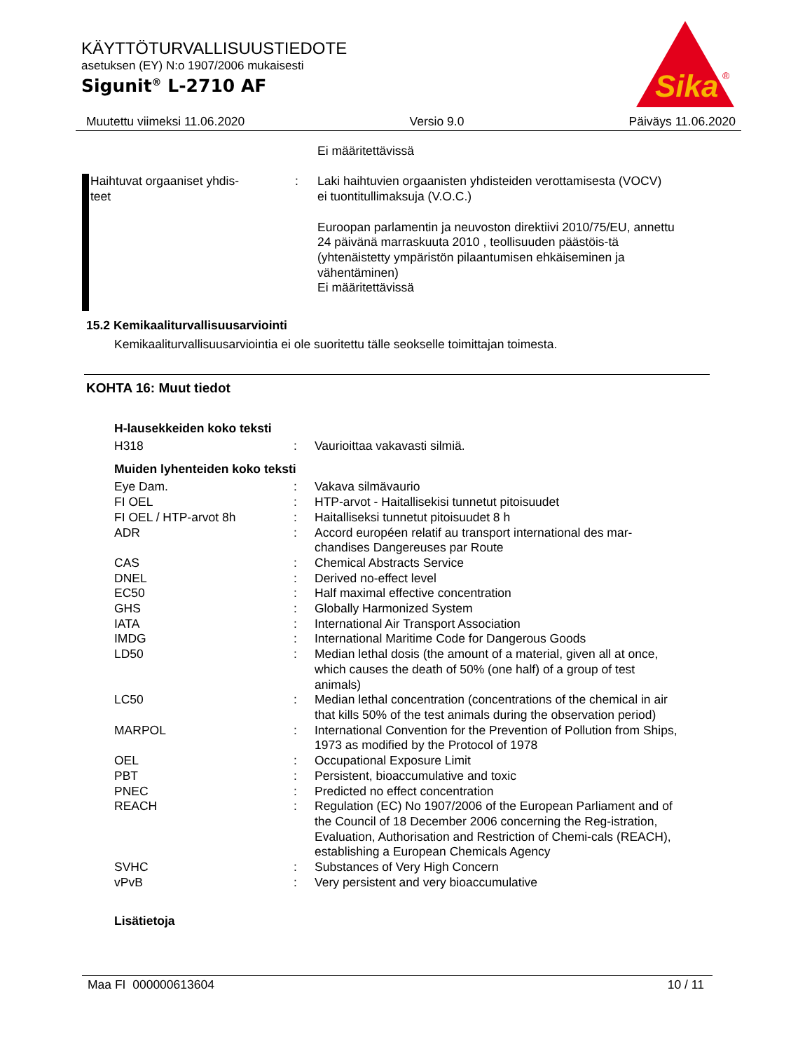KÄYTTÖTURVALLISUUSTIEDOTE
asetuksen (EY) N:o 1907/2006 mukaisesti
Sigunit<sup>®</sup> L-2710 AF
Sika
®
Muutettu viimeksi 11.06.2020 Versio 9.0 Päiväys 11.06.2020
| | | Ei määritettävissä |
| Haihtuvat orgaaniset yhdis- teet | : | Laki haihtuvien orgaanisten yhdisteiden verottamisesta (VOCV) ei tuontitullimaksuja (V.O.C.) Euroopan parlamentin ja neuvoston direktiivi 2010/75/EU, annettu 24 päivänä marraskuuta 2010 , teollisuuden päästöis-tä (yhtenäistetty ympäristön pilaantumisen ehkäiseminen ja vähentäminen) Ei määritettävissä |
15.2 Kemikaaliturvallisuusarviointi
Kemikaaliturvallisuusarviointia ei ole suoritettu tälle seokselle toimittajan toimesta.
KOHTA 16: Muut tiedot
H-lausekkeiden koko teksti
| H318 | : | Vaurioittaa vakavasti silmiä. |
Muiden lyhenteiden koko teksti
| Eye Dam. | : | Vakava silmävaurio |
| FI OEL | : | HTP-arvot - Haitallisekisi tunnetut pitoisuudet |
| FI OEL / HTP-arvot 8h | : | Haitalliseksi tunnetut pitoisuudet 8 h |
| ADR | : | Accord européen relatif au transport international des mar-chandises Dangereuses par Route |
| CAS | : | Chemical Abstracts Service |
| DNEL | : | Derived no-effect level |
| EC50 | : | Half maximal effective concentration |
| GHS | : | Globally Harmonized System |
| IATA | : | International Air Transport Association |
| IMDG | : | International Maritime Code for Dangerous Goods |
| LD50 | : | Median lethal dosis (the amount of a material, given all at once, which causes the death of 50% (one half) of a group of test animals) |
| LC50 | : | Median lethal concentration (concentrations of the chemical in air that kills 50% of the test animals during the observation period) |
| MARPOL | : | International Convention for the Prevention of Pollution from Ships, 1973 as modified by the Protocol of 1978 |
| OEL | : | Occupational Exposure Limit |
| PBT | : | Persistent, bioaccumulative and toxic |
| PNEC | : | Predicted no effect concentration |
| REACH | : | Regulation (EC) No 1907/2006 of the European Parliament and of the Council of 18 December 2006 concerning the Reg-istration, Evaluation, Authorisation and Restriction of Chemi-cals (REACH), establishing a European Chemicals Agency |
| SVHC | : | Substances of Very High Concern |
| vPvB | : | Very persistent and very bioaccumulative |
Lisätietoja
Maa FI 000000613604 10 / 11